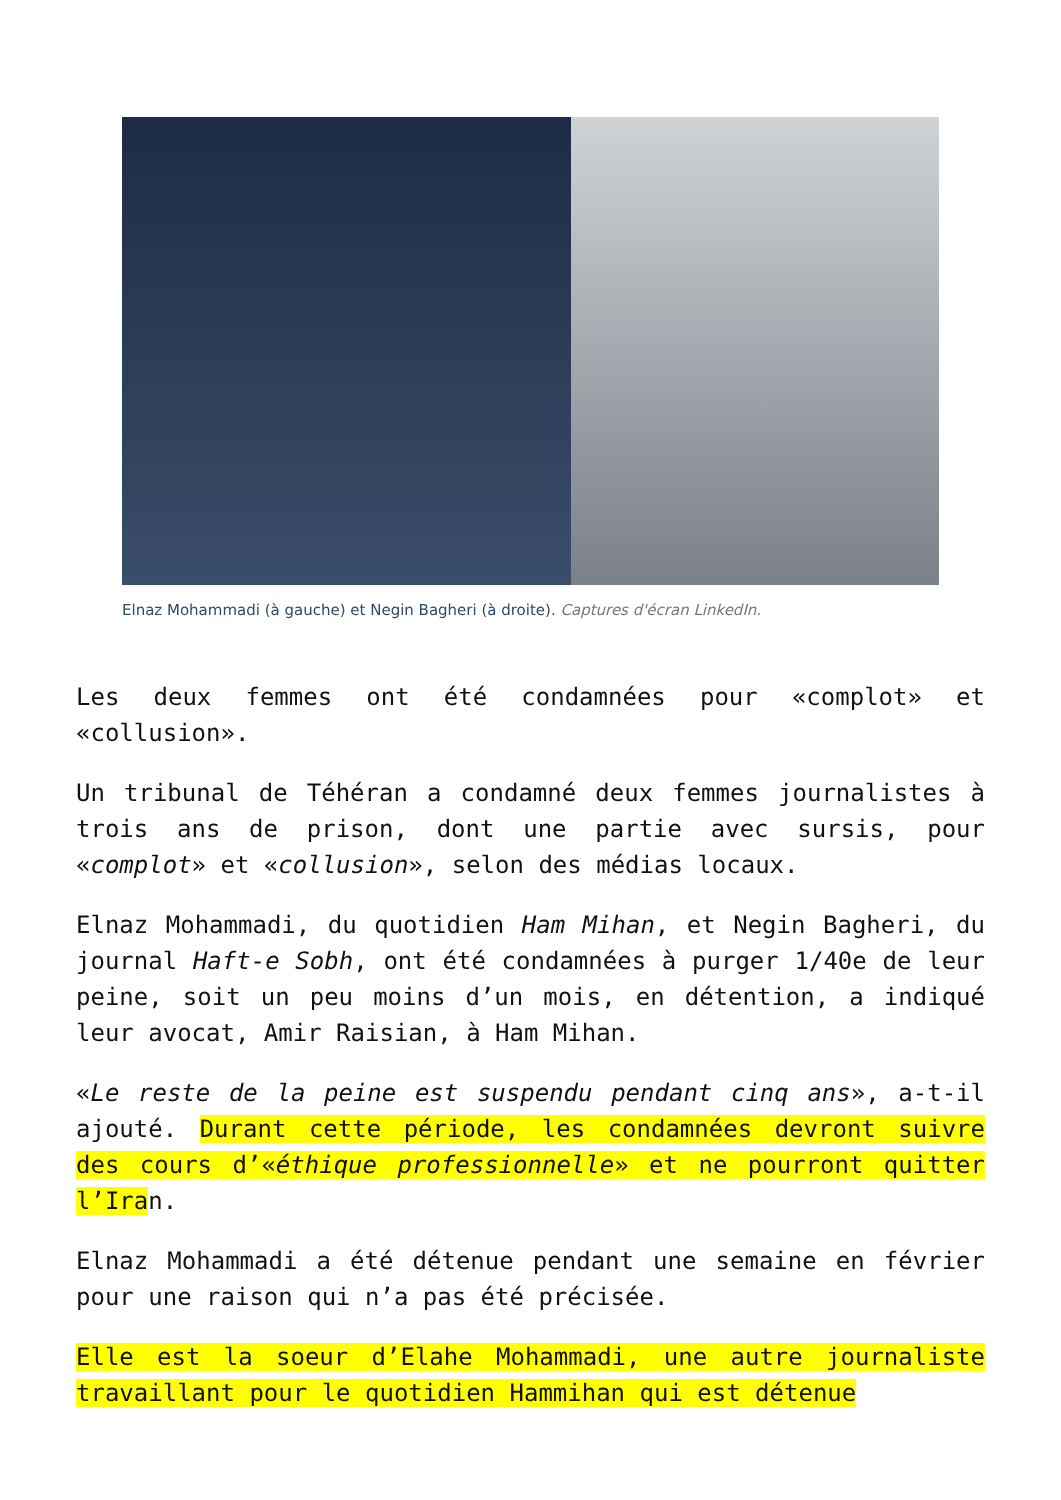Elnaz Mohammadi (à gauche) et Negin Bagheri (à droite). Captures d'écran LinkedIn.
Les deux femmes ont été condamnées pour «complot» et «collusion».
Un tribunal de Téhéran a condamné deux femmes journalistes à trois ans de prison, dont une partie avec sursis, pour «complot» et «collusion», selon des médias locaux.
Elnaz Mohammadi, du quotidien Ham Mihan, et Negin Bagheri, du journal Haft-e Sobh, ont été condamnées à purger 1/40e de leur peine, soit un peu moins d’un mois, en détention, a indiqué leur avocat, Amir Raisian, à Ham Mihan.
«Le reste de la peine est suspendu pendant cinq ans», a-t-il ajouté. Durant cette période, les condamnées devront suivre des cours d’«éthique professionnelle» et ne pourront quitter l’Iran.
Elnaz Mohammadi a été détenue pendant une semaine en février pour une raison qui n’a pas été précisée.
Elle est la soeur d’Elahe Mohammadi, une autre journaliste travaillant pour le quotidien Hammihan qui est détenue